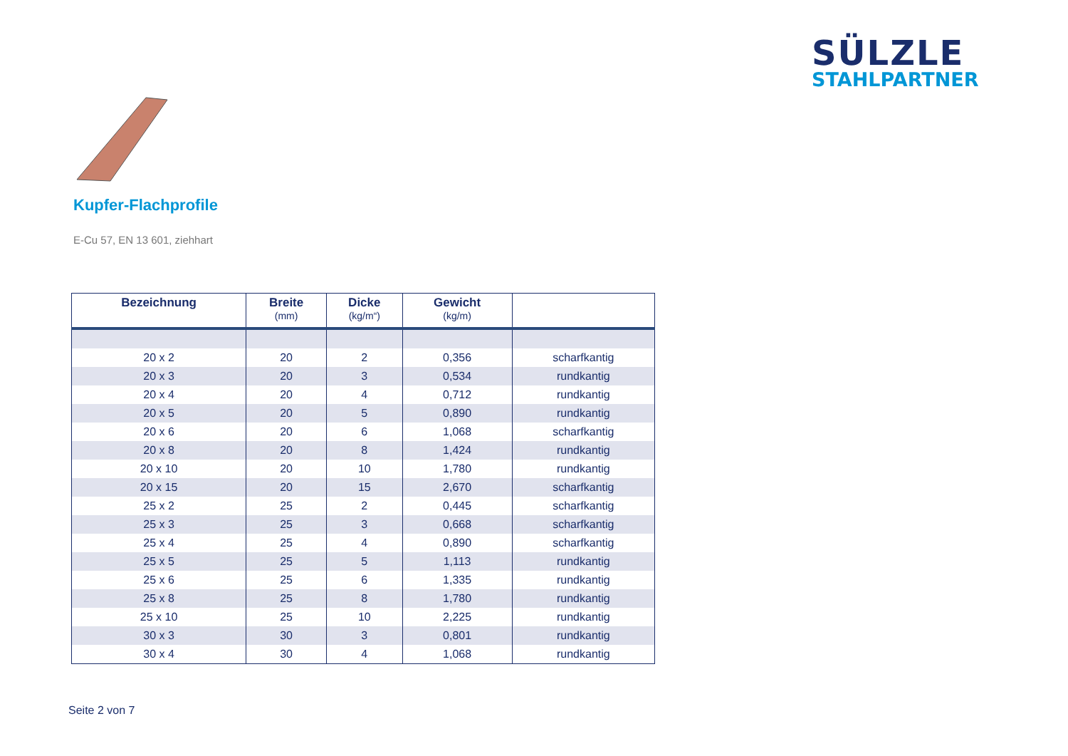SÜLZLE
STAHLPARTNER
Kupfer-Flachprofile
E-Cu 57, EN 13 601, ziehhart
| Bezeichnung | Breite (mm) | Dicke (kg/m“) | Gewicht (kg/m) | |
| --- | --- | --- | --- | --- |
| 20 x 2 | 20 | 2 | 0,356 | scharfkantig |
| 20 x 3 | 20 | 3 | 0,534 | rundkantig |
| 20 x 4 | 20 | 4 | 0,712 | rundkantig |
| 20 x 5 | 20 | 5 | 0,890 | rundkantig |
| 20 x 6 | 20 | 6 | 1,068 | scharfkantig |
| 20 x 8 | 20 | 8 | 1,424 | rundkantig |
| 20 x 10 | 20 | 10 | 1,780 | rundkantig |
| 20 x 15 | 20 | 15 | 2,670 | scharfkantig |
| 25 x 2 | 25 | 2 | 0,445 | scharfkantig |
| 25 x 3 | 25 | 3 | 0,668 | scharfkantig |
| 25 x 4 | 25 | 4 | 0,890 | scharfkantig |
| 25 x 5 | 25 | 5 | 1,113 | rundkantig |
| 25 x 6 | 25 | 6 | 1,335 | rundkantig |
| 25 x 8 | 25 | 8 | 1,780 | rundkantig |
| 25 x 10 | 25 | 10 | 2,225 | rundkantig |
| 30 x 3 | 30 | 3 | 0,801 | rundkantig |
| 30 x 4 | 30 | 4 | 1,068 | rundkantig |
Seite 2 von 7